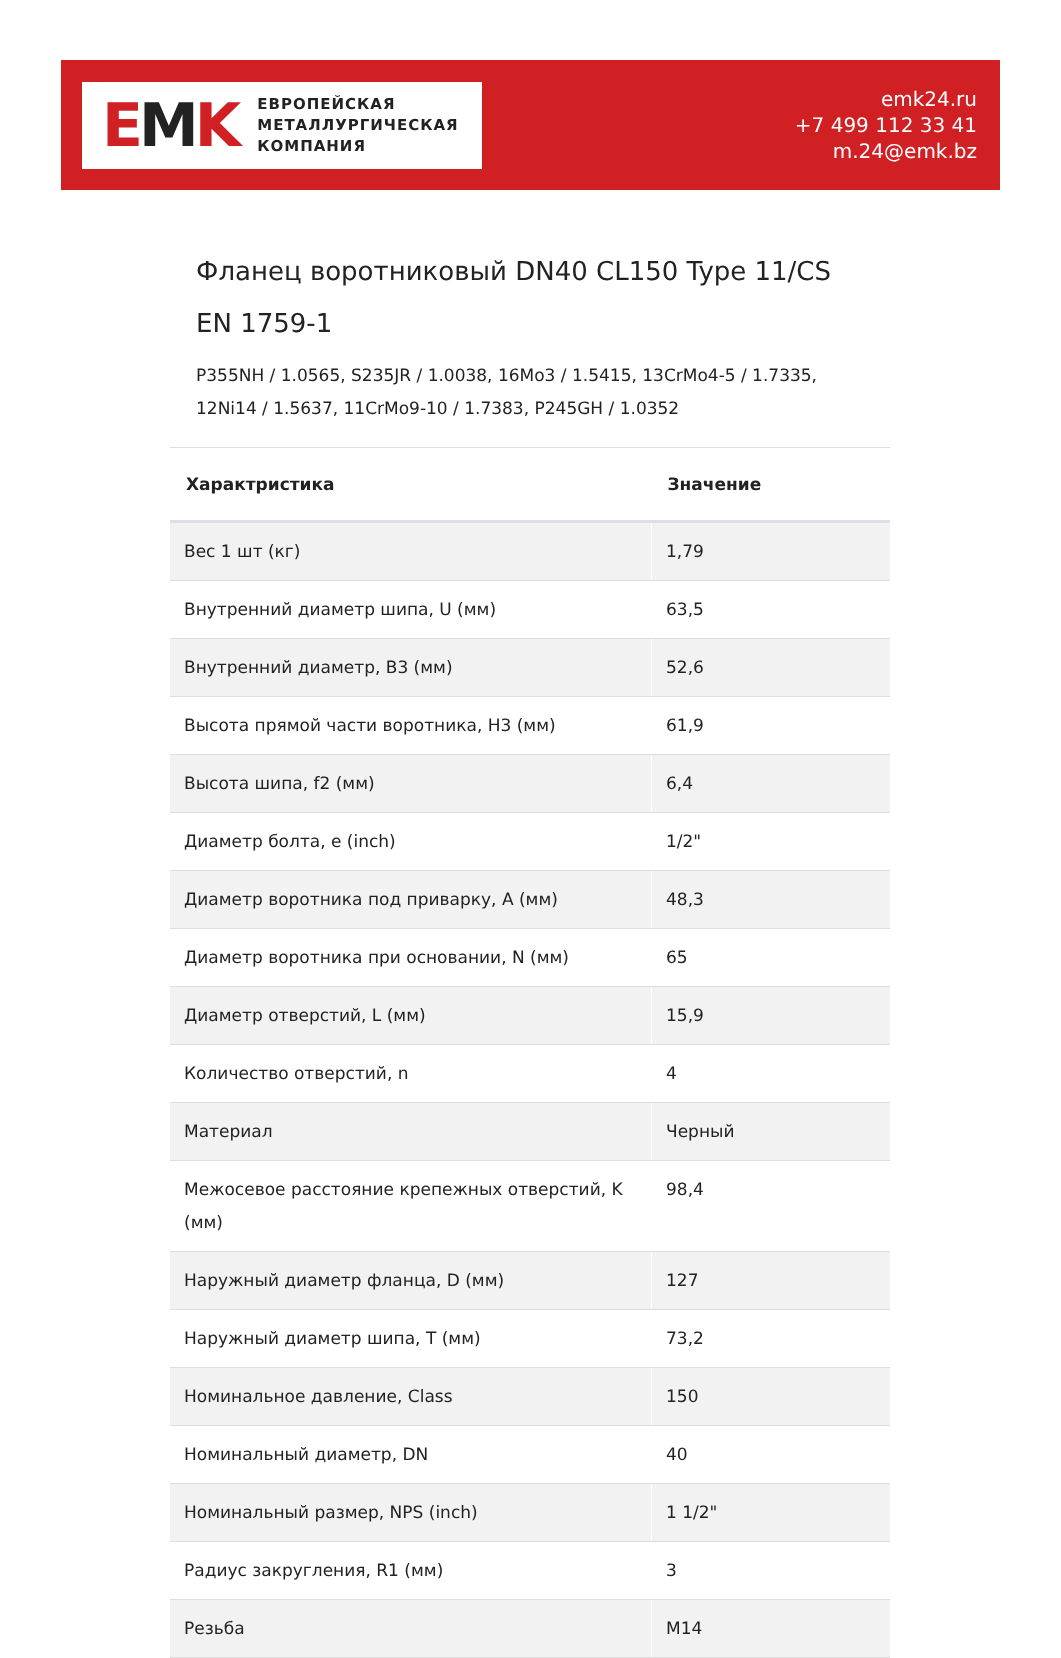EMK
ЕВРОПЕЙСКАЯ
МЕТАЛЛУРГИЧЕСКАЯ
КОМПАНИЯ
emk24.ru
+7 499 112 33 41
m.24@emk.bz
Фланец воротниковый DN40 CL150 Type 11/CS EN 1759-1
P355NH / 1.0565, S235JR / 1.0038, 16Mo3 / 1.5415, 13CrMo4-5 / 1.7335, 12Ni14 / 1.5637, 11CrMo9-10 / 1.7383, P245GH / 1.0352
| Характристика | Значение |
| --- | --- |
| Вес 1 шт (кг) | 1,79 |
| Внутренний диаметр шипа, U (мм) | 63,5 |
| Внутренний диаметр, B3 (мм) | 52,6 |
| Высота прямой части воротника, H3 (мм) | 61,9 |
| Высота шипа, f2 (мм) | 6,4 |
| Диаметр болта, e (inch) | 1/2" |
| Диаметр воротника под приварку, A (мм) | 48,3 |
| Диаметр воротника при основании, N (мм) | 65 |
| Диаметр отверстий, L (мм) | 15,9 |
| Количество отверстий, n | 4 |
| Материал | Черный |
| Межосевое расстояние крепежных отверстий, K (мм) | 98,4 |
| Наружный диаметр фланца, D (мм) | 127 |
| Наружный диаметр шипа, T (мм) | 73,2 |
| Номинальное давление, Class | 150 |
| Номинальный диаметр, DN | 40 |
| Номинальный размер, NPS (inch) | 1 1/2" |
| Радиус закругления, R1 (мм) | 3 |
| Резьба | M14 |